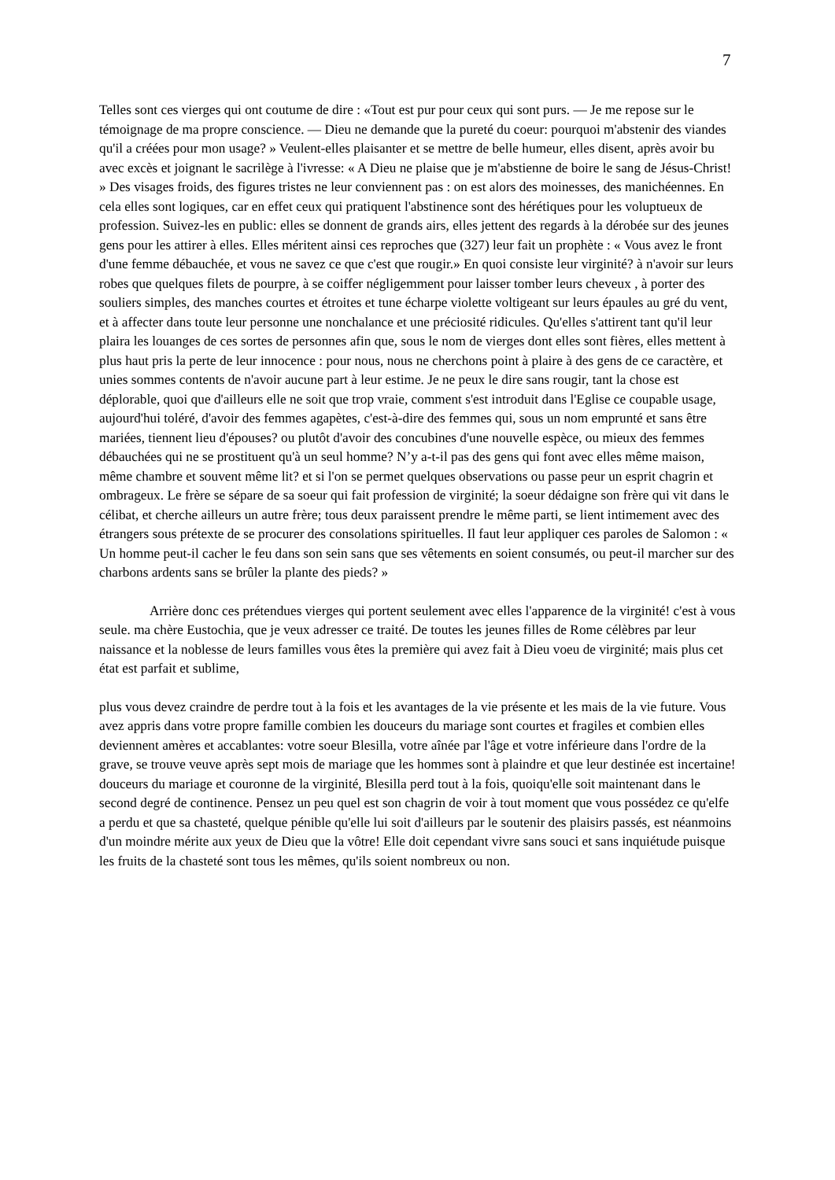7
Telles sont ces vierges qui ont coutume de dire : «Tout est pur pour ceux qui sont purs. — Je me repose sur le témoignage de ma propre conscience. — Dieu ne demande que la pureté du coeur: pourquoi m'abstenir des viandes qu'il a créées pour mon usage? » Veulent-elles plaisanter et se mettre de belle humeur, elles disent, après avoir bu avec excès et joignant le sacrilège à l'ivresse: « A Dieu ne plaise que je m'abstienne de boire le sang de Jésus-Christ! » Des visages froids, des figures tristes ne leur conviennent pas : on est alors des moinesses, des manichéennes. En cela elles sont logiques, car en effet ceux qui pratiquent l'abstinence sont des hérétiques pour les voluptueux de profession. Suivez-les en public: elles se donnent de grands airs, elles jettent des regards à la dérobée sur des jeunes gens pour les attirer à elles. Elles méritent ainsi ces reproches que (327) leur fait un prophète : « Vous avez le front d'une femme débauchée, et vous ne savez ce que c'est que rougir.» En quoi consiste leur virginité? à n'avoir sur leurs robes que quelques filets de pourpre, à se coiffer négligemment pour laisser tomber leurs cheveux , à porter des souliers simples, des manches courtes et étroites et tune écharpe violette voltigeant sur leurs épaules au gré du vent, et à affecter dans toute leur personne une nonchalance et une préciosité ridicules. Qu'elles s'attirent tant qu'il leur plaira les louanges de ces sortes de personnes afin que, sous le nom de vierges dont elles sont fières, elles mettent à plus haut pris la perte de leur innocence : pour nous, nous ne cherchons point à plaire à des gens de ce caractère, et unies sommes contents de n'avoir aucune part à leur estime. Je ne peux le dire sans rougir, tant la chose est déplorable, quoi que d'ailleurs elle ne soit que trop vraie, comment s'est introduit dans l'Eglise ce coupable usage, aujourd'hui toléré, d'avoir des femmes agapètes, c'est-à-dire des femmes qui, sous un nom emprunté et sans être mariées, tiennent lieu d'épouses? ou plutôt d'avoir des concubines d'une nouvelle espèce, ou mieux des femmes débauchées qui ne se prostituent qu'à un seul homme? N’y a-t-il pas des gens qui font avec elles même maison, même chambre et souvent même lit? et si l'on se permet quelques observations ou passe peur un esprit chagrin et ombrageux. Le frère se sépare de sa soeur qui fait profession de virginité; la soeur dédaigne son frère qui vit dans le célibat, et cherche ailleurs un autre frère; tous deux paraissent prendre le même parti, se lient intimement avec des étrangers sous prétexte de se procurer des consolations spirituelles. Il faut leur appliquer ces paroles de Salomon : « Un homme peut-il cacher le feu dans son sein sans que ses vêtements en soient consumés, ou peut-il marcher sur des charbons ardents sans se brûler la plante des pieds? »
Arrière donc ces prétendues vierges qui portent seulement avec elles l'apparence de la virginité! c'est à vous seule. ma chère Eustochia, que je veux adresser ce traité. De toutes les jeunes filles de Rome célèbres par leur naissance et la noblesse de leurs familles vous êtes la première qui avez fait à Dieu voeu de virginité; mais plus cet état est parfait et sublime,
plus vous devez craindre de perdre tout à la fois et les avantages de la vie présente et les mais de la vie future. Vous avez appris dans votre propre famille combien les douceurs du mariage sont courtes et fragiles et combien elles deviennent amères et accablantes: votre soeur Blesilla, votre aînée par l'âge et votre inférieure dans l'ordre de la grave, se trouve veuve après sept mois de mariage que les hommes sont à plaindre et que leur destinée est incertaine! douceurs du mariage et couronne de la virginité, Blesilla perd tout à la fois, quoiqu'elle soit maintenant dans le second degré de continence. Pensez un peu quel est son chagrin de voir à tout moment que vous possédez ce qu'elfe a perdu et que sa chasteté, quelque pénible qu'elle lui soit d'ailleurs par le soutenir des plaisirs passés, est néanmoins d'un moindre mérite aux yeux de Dieu que la vôtre! Elle doit cependant vivre sans souci et sans inquiétude puisque les fruits de la chasteté sont tous les mêmes, qu'ils soient nombreux ou non.